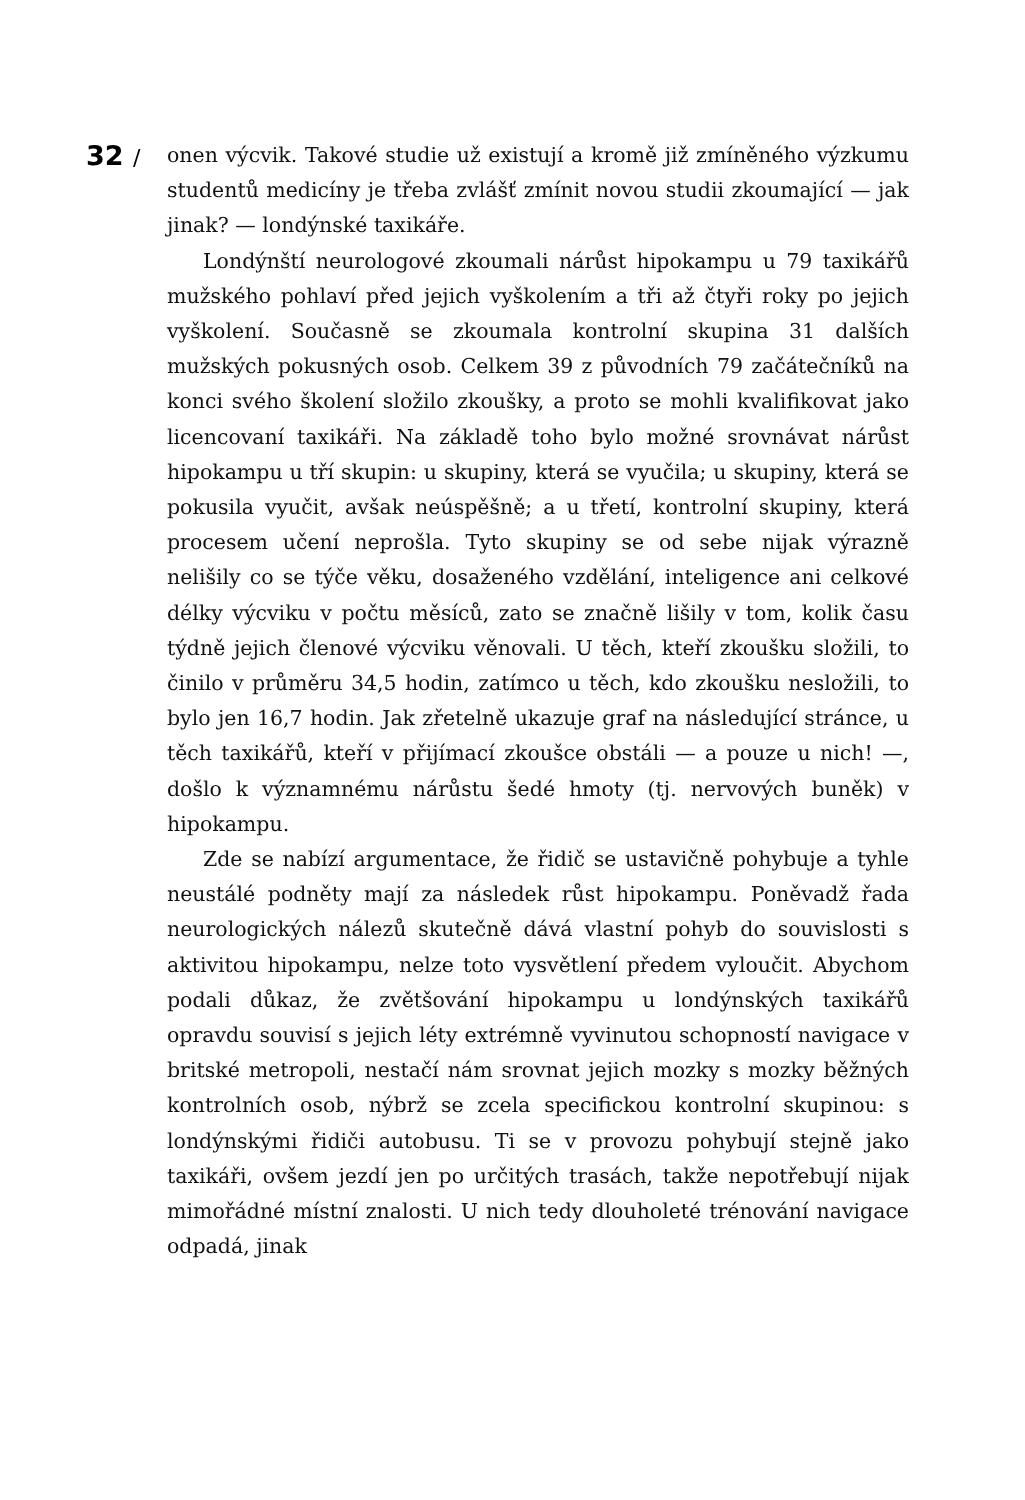32 /
onen výcvik. Takové studie už existují a kromě již zmíněného výzkumu studentů medicíny je třeba zvlášť zmínit novou studii zkoumající — jak jinak? — londýnské taxikáře.
Londýnští neurologové zkoumali nárůst hipokampu u 79 taxikářů mužského pohlaví před jejich vyškolením a tři až čtyři roky po jejich vyškolení. Současně se zkoumala kontrolní skupina 31 dalších mužských pokusných osob. Celkem 39 z původních 79 začátečníků na konci svého školení složilo zkoušky, a proto se mohli kvalifikovat jako licencovaní taxikáři. Na základě toho bylo možné srovnávat nárůst hipokampu u tří skupin: u skupiny, která se vyučila; u skupiny, která se pokusila vyučit, avšak neúspěšně; a u třetí, kontrolní skupiny, která procesem učení neprošla. Tyto skupiny se od sebe nijak výrazně nelišily co se týče věku, dosaženého vzdělání, inteligence ani celkové délky výcviku v počtu měsíců, zato se značně lišily v tom, kolik času týdně jejich členové výcviku věnovali. U těch, kteří zkoušku složili, to činilo v průměru 34,5 hodin, zatímco u těch, kdo zkoušku nesložili, to bylo jen 16,7 hodin. Jak zřetelně ukazuje graf na následující stránce, u těch taxikářů, kteří v přijímací zkoušce obstáli — a pouze u nich! —, došlo k významnému nárůstu šedé hmoty (tj. nervových buněk) v hipokampu.
Zde se nabízí argumentace, že řidič se ustavičně pohybuje a tyhle neustálé podněty mají za následek růst hipokampu. Poněvadž řada neurologických nálezů skutečně dává vlastní pohyb do souvislosti s aktivitou hipokampu, nelze toto vysvětlení předem vyloučit. Abychom podali důkaz, že zvětšování hipokampu u londýnských taxikářů opravdu souvisí s jejich léty extrémně vyvinutou schopností navigace v britské metropoli, nestačí nám srovnat jejich mozky s mozky běžných kontrolních osob, nýbrž se zcela specifickou kontrolní skupinou: s londýnskými řidiči autobusu. Ti se v provozu pohybují stejně jako taxikáři, ovšem jezdí jen po určitých trasách, takže nepotřebují nijak mimořádné místní znalosti. U nich tedy dlouholeté trénování navigace odpadá, jinak